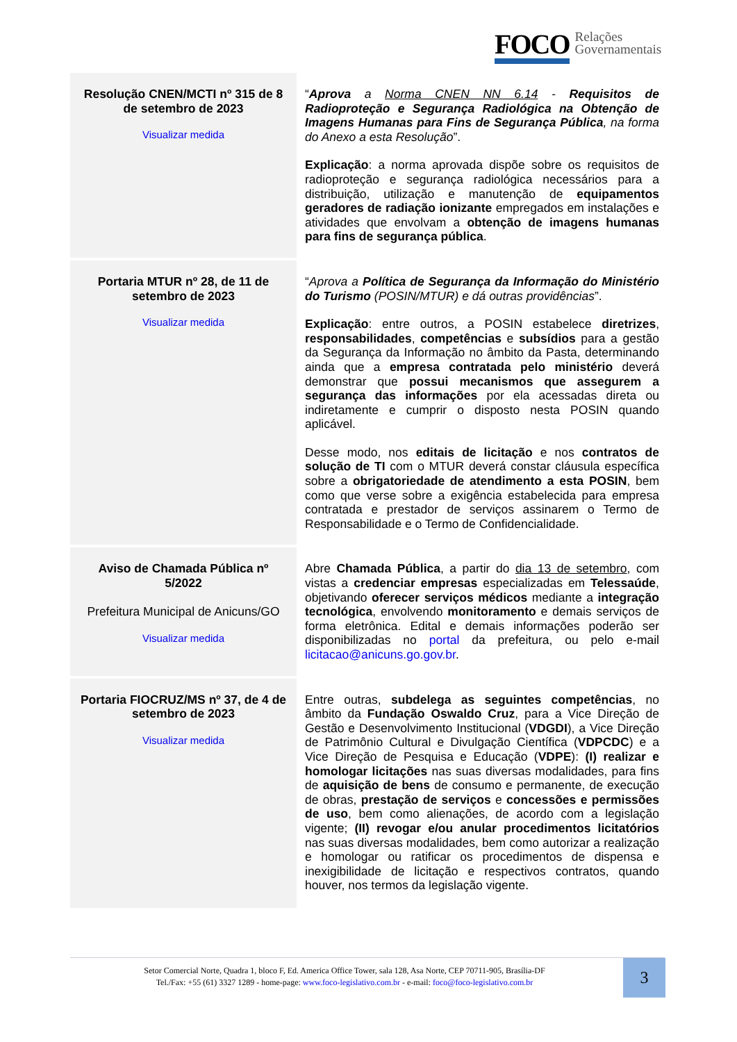FOCO Relações
Governamentais
| Resolução CNEN/MCTI nº 315 de 8 de setembro de 2023 Visualizar medida | “ Aprova a Norma CNEN NN 6.14 - Requisitos de Radioproteção e Segurança Radiológica na Obtenção de Imagens Humanas para Fins de Segurança Pública , na forma do Anexo a esta Resolução ”. Explicação : a norma aprovada dispõe sobre os requisitos de radioproteção e segurança radiológica necessários para a distribuição, utilização e manutenção de equipamentos geradores de radiação ionizante empregados em instalações e atividades que envolvam a obtenção de imagens humanas para fins de segurança pública . |
| Portaria MTUR nº 28, de 11 de setembro de 2023 Visualizar medida | “ Aprova a Política de Segurança da Informação do Ministério do Turismo (POSIN/MTUR) e dá outras providências ”. Explicação : entre outros, a POSIN estabelece diretrizes , responsabilidades , competências e subsídios para a gestão da Segurança da Informação no âmbito da Pasta, determinando ainda que a empresa contratada pelo ministério deverá demonstrar que possui mecanismos que assegurem a segurança das informações por ela acessadas direta ou indiretamente e cumprir o disposto nesta POSIN quando aplicável. Desse modo, nos editais de licitação e nos contratos de solução de TI com o MTUR deverá constar cláusula específica sobre a obrigatoriedade de atendimento a esta POSIN , bem como que verse sobre a exigência estabelecida para empresa contratada e prestador de serviços assinarem o Termo de Responsabilidade e o Termo de Confidencialidade. |
| Aviso de Chamada Pública nº 5/2022 Prefeitura Municipal de Anicuns/GO Visualizar medida | Abre Chamada Pública , a partir do dia 13 de setembro , com vistas a credenciar empresas especializadas em Telessaúde , objetivando oferecer serviços médicos mediante a integração tecnológica , envolvendo monitoramento e demais serviços de forma eletrônica. Edital e demais informações poderão ser disponibilizadas no portal da prefeitura, ou pelo e-mail licitacao@anicuns.go.gov.br . |
| Portaria FIOCRUZ/MS nº 37, de 4 de setembro de 2023 Visualizar medida | Entre outras, subdelega as seguintes competências , no âmbito da Fundação Oswaldo Cruz , para a Vice Direção de Gestão e Desenvolvimento Institucional ( VDGDI ), a Vice Direção de Patrimônio Cultural e Divulgação Científica ( VDPCDC ) e a Vice Direção de Pesquisa e Educação ( VDPE ): (I) realizar e homologar licitações nas suas diversas modalidades, para fins de aquisição de bens de consumo e permanente, de execução de obras, prestação de serviços e concessões e permissões de uso , bem como alienações, de acordo com a legislação vigente; (II) revogar e/ou anular procedimentos licitatórios nas suas diversas modalidades, bem como autorizar a realização e homologar ou ratificar os procedimentos de dispensa e inexigibilidade de licitação e respectivos contratos, quando houver, nos termos da legislação vigente. |
Setor Comercial Norte, Quadra 1, bloco F, Ed. America Office Tower, sala 128, Asa Norte, CEP 70711-905, Brasília-DF
Tel./Fax: +55 (61) 3327 1289 - home-page: www.foco-legislativo.com.br - e-mail: foco@foco-legislativo.com.br
3